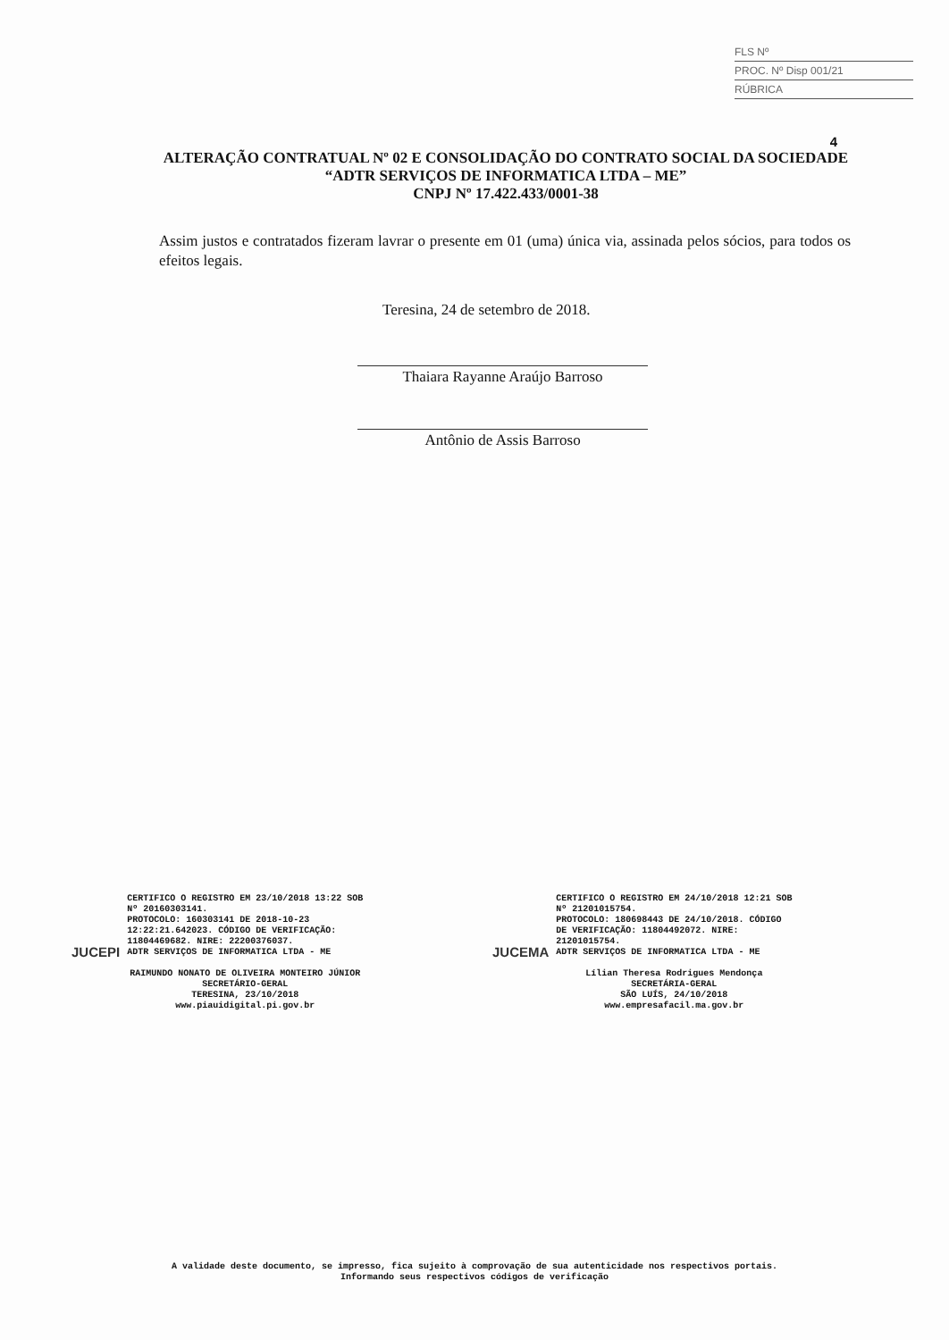FLS Nº
PROC. Nº Disp 001/21
RÚBRICA
4
ALTERAÇÃO CONTRATUAL Nº 02 E CONSOLIDAÇÃO DO CONTRATO SOCIAL DA SOCIEDADE “ADTR SERVIÇOS DE INFORMATICA LTDA – ME”
CNPJ Nº 17.422.433/0001-38
Assim justos e contratados fizeram lavrar o presente em 01 (uma) única via, assinada pelos sócios, para todos os efeitos legais.
Teresina, 24 de setembro de 2018.
Thaiara Rayanne Araújo Barroso
Antônio de Assis Barroso
JUCEPI
CERTIFICO O REGISTRO EM 23/10/2018 13:22 SOB
Nº 20160303141.
PROTOCOLO: 160303141 DE 2018-10-23
12:22:21.642023. CÓDIGO DE VERIFICAÇÃO:
11804469682. NIRE: 22200376037.
ADTR SERVIÇOS DE INFORMATICA LTDA - ME
RAIMUNDO NONATO DE OLIVEIRA MONTEIRO JÚNIOR
SECRETÁRIO-GERAL
TERESINA, 23/10/2018
www.piauidigital.pi.gov.br
JUCEMA
CERTIFICO O REGISTRO EM 24/10/2018 12:21 SOB
Nº 21201015754.
PROTOCOLO: 180698443 DE 24/10/2018. CÓDIGO
DE VERIFICAÇÃO: 11804492072. NIRE:
21201015754.
ADTR SERVIÇOS DE INFORMATICA LTDA - ME
Lílian Theresa Rodrigues Mendonça
SECRETÁRIA-GERAL
SÃO LUÍS, 24/10/2018
www.empresafacil.ma.gov.br
A validade deste documento, se impresso, fica sujeito à comprovação de sua autenticidade nos respectivos portais.
Informando seus respectivos códigos de verificação